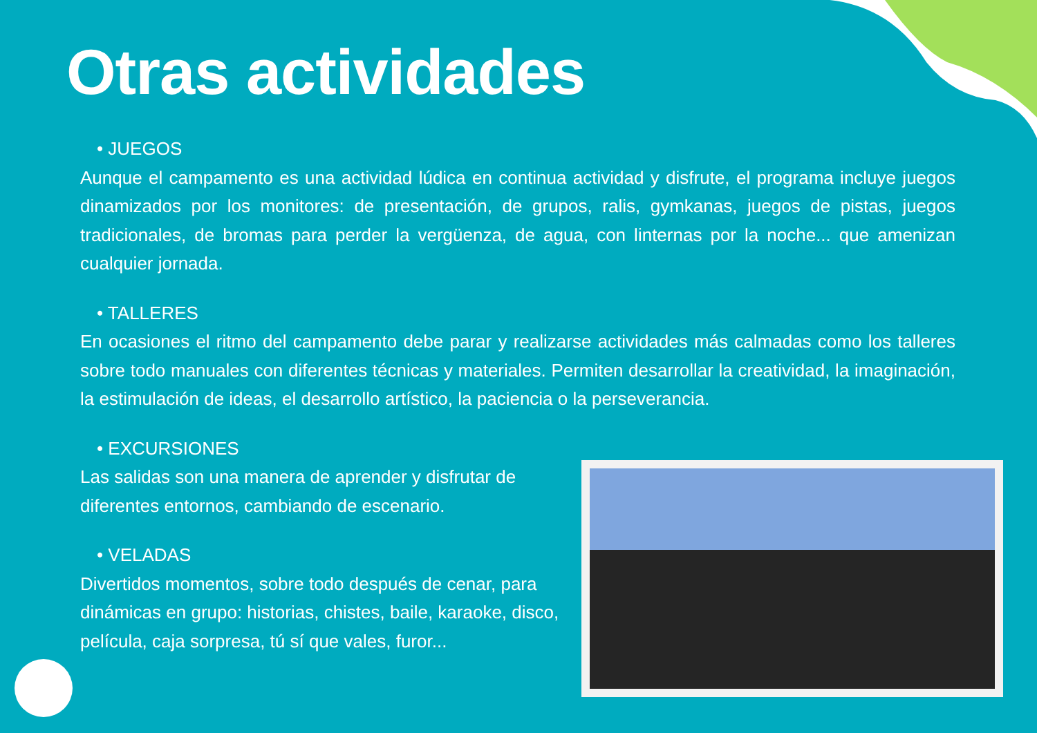Otras actividades
• JUEGOS
Aunque el campamento es una actividad lúdica en continua actividad y disfrute, el programa incluye juegos dinamizados por los monitores: de presentación, de grupos, ralis, gymkanas, juegos de pistas, juegos tradicionales, de bromas para perder la vergüenza, de agua, con linternas por la noche... que amenizan cualquier jornada.
• TALLERES
En ocasiones el ritmo del campamento debe parar y realizarse actividades más calmadas como los talleres sobre todo manuales con diferentes técnicas y materiales. Permiten desarrollar la creatividad, la imaginación, la estimulación de ideas, el desarrollo artístico, la paciencia o la perseverancia.
• EXCURSIONES
Las salidas son una manera de aprender y disfrutar de diferentes entornos, cambiando de escenario.
• VELADAS
Divertidos momentos, sobre todo después de cenar, para dinámicas en grupo: historias, chistes, baile, karaoke, disco, película, caja sorpresa, tú sí que vales, furor...